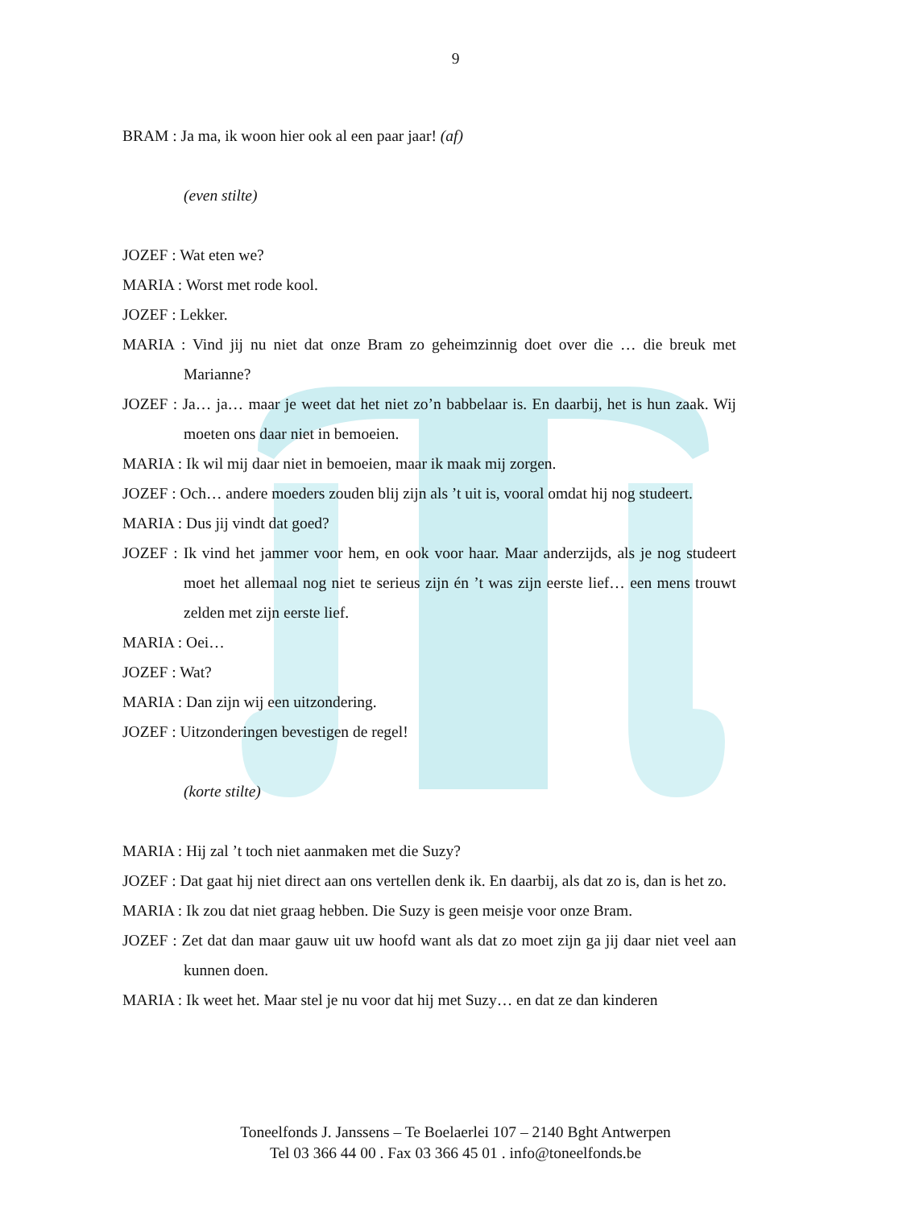9
BRAM : Ja ma, ik woon hier ook al een paar jaar! (af)
(even stilte)
JOZEF : Wat eten we?
MARIA : Worst met rode kool.
JOZEF : Lekker.
MARIA : Vind jij nu niet dat onze Bram zo geheimzinnig doet over die … die breuk met Marianne?
JOZEF : Ja… ja… maar je weet dat het niet zo’n babbelaar is. En daarbij, het is hun zaak. Wij moeten ons daar niet in bemoeien.
MARIA : Ik wil mij daar niet in bemoeien, maar ik maak mij zorgen.
JOZEF : Och… andere moeders zouden blij zijn als ’t uit is, vooral omdat hij nog studeert.
MARIA : Dus jij vindt dat goed?
JOZEF : Ik vind het jammer voor hem, en ook voor haar. Maar anderzijds, als je nog studeert moet het allemaal nog niet te serieus zijn én ’t was zijn eerste lief… een mens trouwt zelden met zijn eerste lief.
MARIA : Oei…
JOZEF : Wat?
MARIA : Dan zijn wij een uitzondering.
JOZEF : Uitzonderingen bevestigen de regel!
(korte stilte)
MARIA : Hij zal ’t toch niet aanmaken met die Suzy?
JOZEF : Dat gaat hij niet direct aan ons vertellen denk ik. En daarbij, als dat zo is, dan is het zo.
MARIA : Ik zou dat niet graag hebben. Die Suzy is geen meisje voor onze Bram.
JOZEF : Zet dat dan maar gauw uit uw hoofd want als dat zo moet zijn ga jij daar niet veel aan kunnen doen.
MARIA : Ik weet het. Maar stel je nu voor dat hij met Suzy… en dat ze dan kinderen
Toneelfonds J. Janssens – Te Boelaerlei 107 – 2140 Bght Antwerpen
Tel 03 366 44 00 . Fax 03 366 45 01 . info@toneelfonds.be